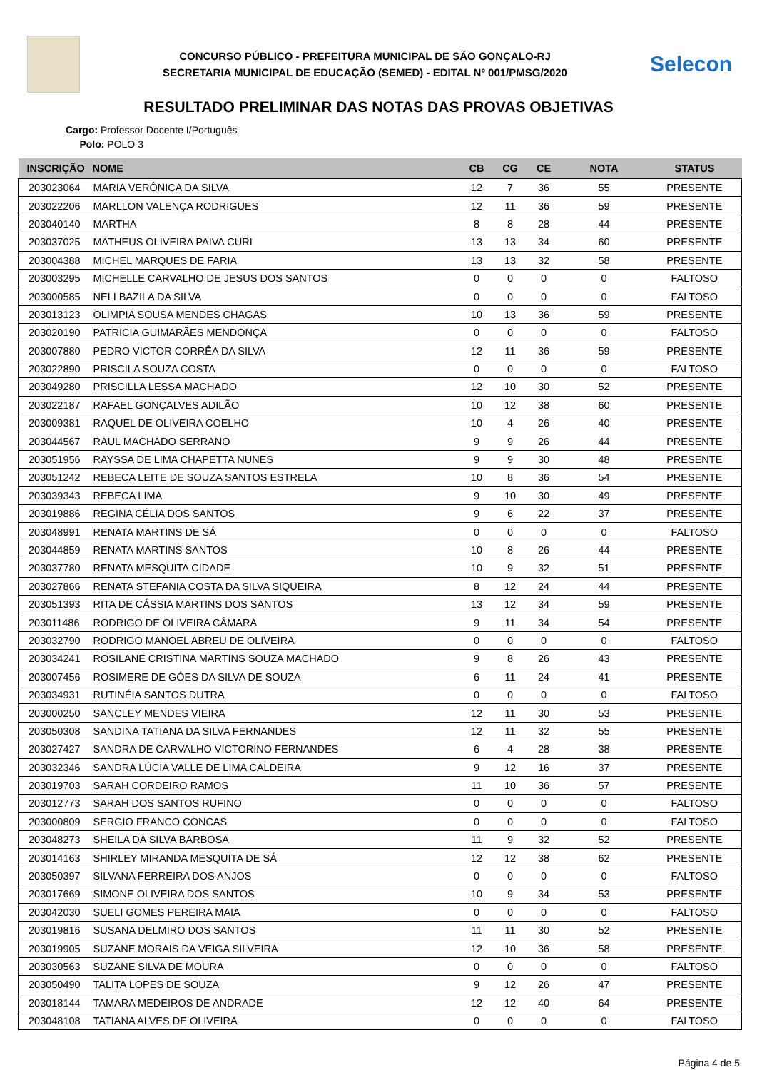CONCURSO PÚBLICO - PREFEITURA MUNICIPAL DE SÃO GONÇALO-RJ
SECRETARIA MUNICIPAL DE EDUCAÇÃO (SEMED) - EDITAL Nº 001/PMSG/2020
Selecon
RESULTADO PRELIMINAR DAS NOTAS DAS PROVAS OBJETIVAS
Cargo: Professor Docente I/Português
Polo: POLO 3
| INSCRIÇÃO | NOME | CB | CG | CE | NOTA | STATUS |
| --- | --- | --- | --- | --- | --- | --- |
| 203023064 | MARIA VERÔNICA DA SILVA | 12 | 7 | 36 | 55 | PRESENTE |
| 203022206 | MARLLON VALENÇA RODRIGUES | 12 | 11 | 36 | 59 | PRESENTE |
| 203040140 | MARTHA | 8 | 8 | 28 | 44 | PRESENTE |
| 203037025 | MATHEUS OLIVEIRA PAIVA CURI | 13 | 13 | 34 | 60 | PRESENTE |
| 203004388 | MICHEL MARQUES DE FARIA | 13 | 13 | 32 | 58 | PRESENTE |
| 203003295 | MICHELLE CARVALHO DE JESUS DOS SANTOS | 0 | 0 | 0 | 0 | FALTOSO |
| 203000585 | NELI BAZILA DA SILVA | 0 | 0 | 0 | 0 | FALTOSO |
| 203013123 | OLIMPIA SOUSA MENDES CHAGAS | 10 | 13 | 36 | 59 | PRESENTE |
| 203020190 | PATRICIA GUIMARÃES MENDONÇA | 0 | 0 | 0 | 0 | FALTOSO |
| 203007880 | PEDRO VICTOR CORRÊA DA SILVA | 12 | 11 | 36 | 59 | PRESENTE |
| 203022890 | PRISCILA SOUZA COSTA | 0 | 0 | 0 | 0 | FALTOSO |
| 203049280 | PRISCILLA LESSA MACHADO | 12 | 10 | 30 | 52 | PRESENTE |
| 203022187 | RAFAEL GONÇALVES ADILÃO | 10 | 12 | 38 | 60 | PRESENTE |
| 203009381 | RAQUEL DE OLIVEIRA COELHO | 10 | 4 | 26 | 40 | PRESENTE |
| 203044567 | RAUL MACHADO SERRANO | 9 | 9 | 26 | 44 | PRESENTE |
| 203051956 | RAYSSA DE LIMA CHAPETTA NUNES | 9 | 9 | 30 | 48 | PRESENTE |
| 203051242 | REBECA LEITE DE SOUZA SANTOS ESTRELA | 10 | 8 | 36 | 54 | PRESENTE |
| 203039343 | REBECA LIMA | 9 | 10 | 30 | 49 | PRESENTE |
| 203019886 | REGINA CÉLIA DOS SANTOS | 9 | 6 | 22 | 37 | PRESENTE |
| 203048991 | RENATA MARTINS DE SÁ | 0 | 0 | 0 | 0 | FALTOSO |
| 203044859 | RENATA MARTINS SANTOS | 10 | 8 | 26 | 44 | PRESENTE |
| 203037780 | RENATA MESQUITA CIDADE | 10 | 9 | 32 | 51 | PRESENTE |
| 203027866 | RENATA STEFANIA COSTA DA SILVA SIQUEIRA | 8 | 12 | 24 | 44 | PRESENTE |
| 203051393 | RITA DE CÁSSIA MARTINS DOS SANTOS | 13 | 12 | 34 | 59 | PRESENTE |
| 203011486 | RODRIGO DE OLIVEIRA CÂMARA | 9 | 11 | 34 | 54 | PRESENTE |
| 203032790 | RODRIGO MANOEL ABREU DE OLIVEIRA | 0 | 0 | 0 | 0 | FALTOSO |
| 203034241 | ROSILANE CRISTINA MARTINS SOUZA MACHADO | 9 | 8 | 26 | 43 | PRESENTE |
| 203007456 | ROSIMERE DE GÓES DA SILVA DE SOUZA | 6 | 11 | 24 | 41 | PRESENTE |
| 203034931 | RUTINÉIA SANTOS DUTRA | 0 | 0 | 0 | 0 | FALTOSO |
| 203000250 | SANCLEY MENDES VIEIRA | 12 | 11 | 30 | 53 | PRESENTE |
| 203050308 | SANDINA TATIANA DA SILVA FERNANDES | 12 | 11 | 32 | 55 | PRESENTE |
| 203027427 | SANDRA DE CARVALHO VICTORINO FERNANDES | 6 | 4 | 28 | 38 | PRESENTE |
| 203032346 | SANDRA LÚCIA VALLE DE LIMA CALDEIRA | 9 | 12 | 16 | 37 | PRESENTE |
| 203019703 | SARAH CORDEIRO RAMOS | 11 | 10 | 36 | 57 | PRESENTE |
| 203012773 | SARAH DOS SANTOS RUFINO | 0 | 0 | 0 | 0 | FALTOSO |
| 203000809 | SERGIO FRANCO CONCAS | 0 | 0 | 0 | 0 | FALTOSO |
| 203048273 | SHEILA DA SILVA BARBOSA | 11 | 9 | 32 | 52 | PRESENTE |
| 203014163 | SHIRLEY MIRANDA MESQUITA DE SÁ | 12 | 12 | 38 | 62 | PRESENTE |
| 203050397 | SILVANA FERREIRA DOS ANJOS | 0 | 0 | 0 | 0 | FALTOSO |
| 203017669 | SIMONE OLIVEIRA DOS SANTOS | 10 | 9 | 34 | 53 | PRESENTE |
| 203042030 | SUELI GOMES PEREIRA MAIA | 0 | 0 | 0 | 0 | FALTOSO |
| 203019816 | SUSANA DELMIRO DOS SANTOS | 11 | 11 | 30 | 52 | PRESENTE |
| 203019905 | SUZANE MORAIS DA VEIGA SILVEIRA | 12 | 10 | 36 | 58 | PRESENTE |
| 203030563 | SUZANE SILVA DE MOURA | 0 | 0 | 0 | 0 | FALTOSO |
| 203050490 | TALITA LOPES DE SOUZA | 9 | 12 | 26 | 47 | PRESENTE |
| 203018144 | TAMARA MEDEIROS DE ANDRADE | 12 | 12 | 40 | 64 | PRESENTE |
| 203048108 | TATIANA ALVES DE OLIVEIRA | 0 | 0 | 0 | 0 | FALTOSO |
Página 4 de 5